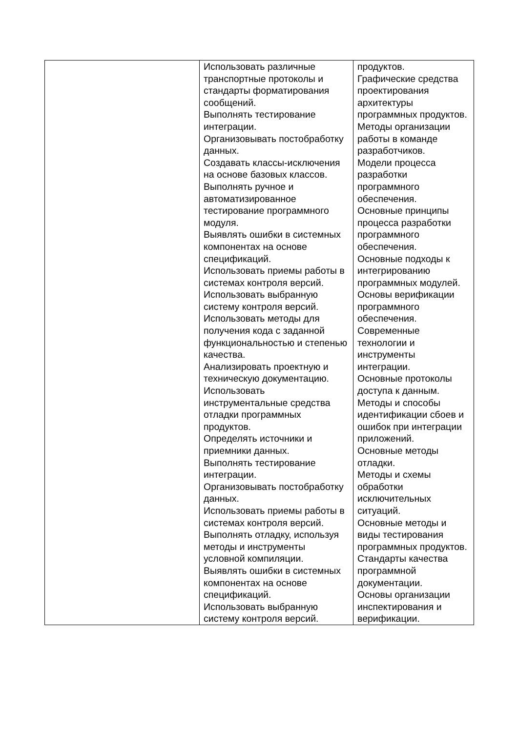| | Использовать различные транспортные протоколы и стандарты форматирования сообщений. Выполнять тестирование интеграции. Организовывать постобработку данных. Создавать классы-исключения на основе базовых классов. Выполнять ручное и автоматизированное тестирование программного модуля. Выявлять ошибки в системных компонентах на основе спецификаций. Использовать приемы работы в системах контроля версий. Использовать выбранную систему контроля версий. Использовать методы для получения кода с заданной функциональностью и степенью качества. Анализировать проектную и техническую документацию. Использовать инструментальные средства отладки программных продуктов. Определять источники и приемники данных. Выполнять тестирование интеграции. Организовывать постобработку данных. Использовать приемы работы в системах контроля версий. Выполнять отладку, используя методы и инструменты условной компиляции. Выявлять ошибки в системных компонентах на основе спецификаций. Использовать выбранную систему контроля версий. | продуктов. Графические средства проектирования архитектуры программных продуктов. Методы организации работы в команде разработчиков. Модели процесса разработки программного обеспечения. Основные принципы процесса разработки программного обеспечения. Основные подходы к интегрированию программных модулей. Основы верификации программного обеспечения. Современные технологии и инструменты интеграции. Основные протоколы доступа к данным. Методы и способы идентификации сбоев и ошибок при интеграции приложений. Основные методы отладки. Методы и схемы обработки исключительных ситуаций. Основные методы и виды тестирования программных продуктов. Стандарты качества программной документации. Основы организации инспектирования и верификации. |